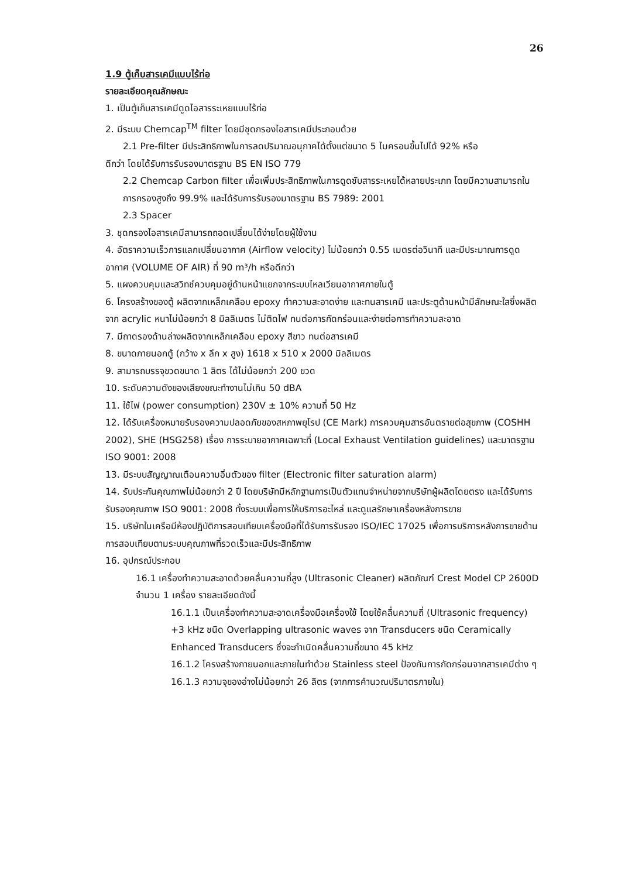26
1.9 ตู้เก็บสารเคมีแบบไร้ท่อ
รายละเอียดคุณลักษณะ
1. เป็นตู้เก็บสารเคมีดูดไอสารระเหยแบบไร้ท่อ
2. มีระบบ Chemcap<sup>TM</sup> filter โดยมีชุดกรองไอสารเคมีประกอบด้วย
2.1 Pre-filter มีประสิทธิภาพในการลดปริมาณอนุภาคได้ตั้งแต่ขนาด 5 ไมครอนขึ้นไปได้ 92% หรือ
ดีกว่า โดยได้รับการรับรองมาตรฐาน BS EN ISO 779
2.2 Chemcap Carbon filter เพื่อเพิ่มประสิทธิภาพในการดูดซับสารระเหยได้หลายประเภท โดยมีความสามารถในการกรองสูงถึง 99.9% และได้รับการรับรองมาตรฐาน BS 7989: 2001
2.3 Spacer
3. ชุดกรองไอสารเคมีสามารถถอดเปลี่ยนได้ง่ายโดยผู้ใช้งาน
4. อัตราความเร็วการแลกเปลี่ยนอากาศ (Airflow velocity) ไม่น้อยกว่า 0.55 เมตรต่อวินาที และมีประมาณการดูดอากาศ (VOLUME OF AIR) ที่ 90 m³/h หรือดีกว่า
5. แผงควบคุมและสวิทช์ควบคุมอยู่ด้านหน้าแยกจากระบบไหลเวียนอากาศภายในตู้
6. โครงสร้างของตู้ ผลิตจากเหล็กเคลือบ epoxy ทำความสะอาดง่าย และทนสารเคมี และประตูด้านหน้ามีลักษณะใสซึ่งผลิตจาก acrylic หนาไม่น้อยกว่า 8 มิลลิเมตร ไม่ติดไฟ ทนต่อการกัดกร่อนและง่ายต่อการทำความสะอาด
7. มีถาดรองด้านล่างผลิตจากเหล็กเคลือบ epoxy สีขาว ทนต่อสารเคมี
8. ขนาดภายนอกตู้ (กว้าง x ลึก x สูง) 1618 x 510 x 2000 มิลลิเมตร
9. สามารถบรรจุขวดขนาด 1 ลิตร ได้ไม่น้อยกว่า 200 ขวด
10. ระดับความดังของเสียงขณะทำงานไม่เกิน 50 dBA
11. ใช้ไฟ (power consumption) 230V ± 10% ความถี่ 50 Hz
12. ได้รับเครื่องหมายรับรองความปลอดภัยของสหภาพยุโรป (CE Mark) การควบคุมสารอันตรายต่อสุขภาพ (COSHH 2002), SHE (HSG258) เรื่อง การระบายอากาศเฉพาะที่ (Local Exhaust Ventilation guidelines) และมาตรฐาน ISO 9001: 2008
13. มีระบบสัญญาณเตือนความอิ่มตัวของ filter (Electronic filter saturation alarm)
14. รับประกันคุณภาพไม่น้อยกว่า 2 ปี โดยบริษัทมีหลักฐานการเป็นตัวแทนจำหน่ายจากบริษัทผู้ผลิตโดยตรง และได้รับการรับรองคุณภาพ ISO 9001: 2008 ทั้งระบบเพื่อการให้บริการอะไหล่ และดูแลรักษาเครื่องหลังการขาย
15. บริษัทในเครือมีห้องปฏิบัติการสอบเทียบเครื่องมือที่ได้รับการรับรอง ISO/IEC 17025 เพื่อการบริการหลังการขายด้านการสอบเทียบตามระบบคุณภาพที่รวดเร็วและมีประสิทธิภาพ
16. อุปกรณ์ประกอบ
16.1 เครื่องทำความสะอาดด้วยคลื่นความถี่สูง (Ultrasonic Cleaner) ผลิตภัณฑ์ Crest Model CP 2600D จำนวน 1 เครื่อง รายละเอียดดังนี้
16.1.1 เป็นเครื่องทำความสะอาดเครื่องมือเครื่องใช้ โดยใช้คลื่นความถี่ (Ultrasonic frequency) +3 kHz ชนิด Overlapping ultrasonic waves จาก Transducers ชนิด Ceramically Enhanced Transducers ซึ่งจะกำเนิดคลื่นความถี่ขนาด 45 kHz
16.1.2 โครงสร้างภายนอกและภายในทำด้วย Stainless steel ป้องกันการกัดกร่อนจากสารเคมีต่าง ๆ
16.1.3 ความจุของอ่างไม่น้อยกว่า 26 ลิตร (จากการคำนวณปริมาตรภายใน)